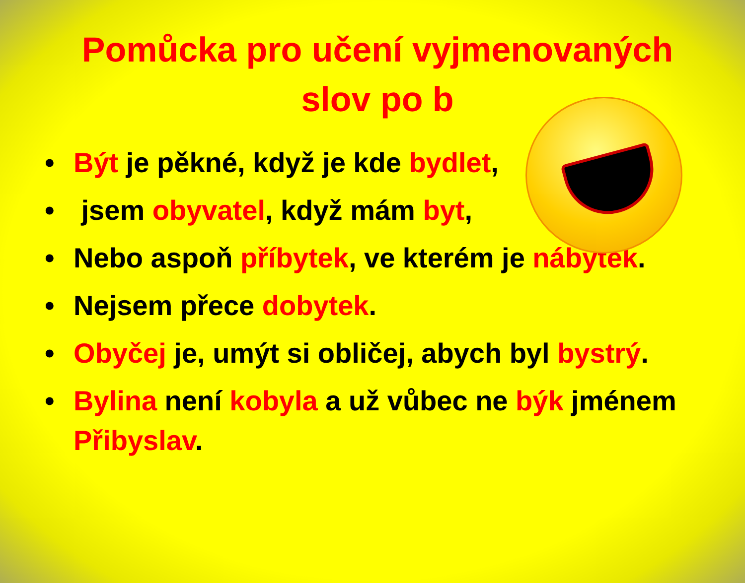Pomůcka pro učení vyjmenovaných slov po b
• Být je pěkné, když je kde bydlet,
• jsem obyvatel, když mám byt,
• Nebo aspoň příbytek, ve kterém je nábytek.
• Nejsem přece dobytek.
• Obyčej je, umýt si obličej, abych byl bystrý.
• Bylina není kobyla a už vůbec ne býk jménem Přibyslav.